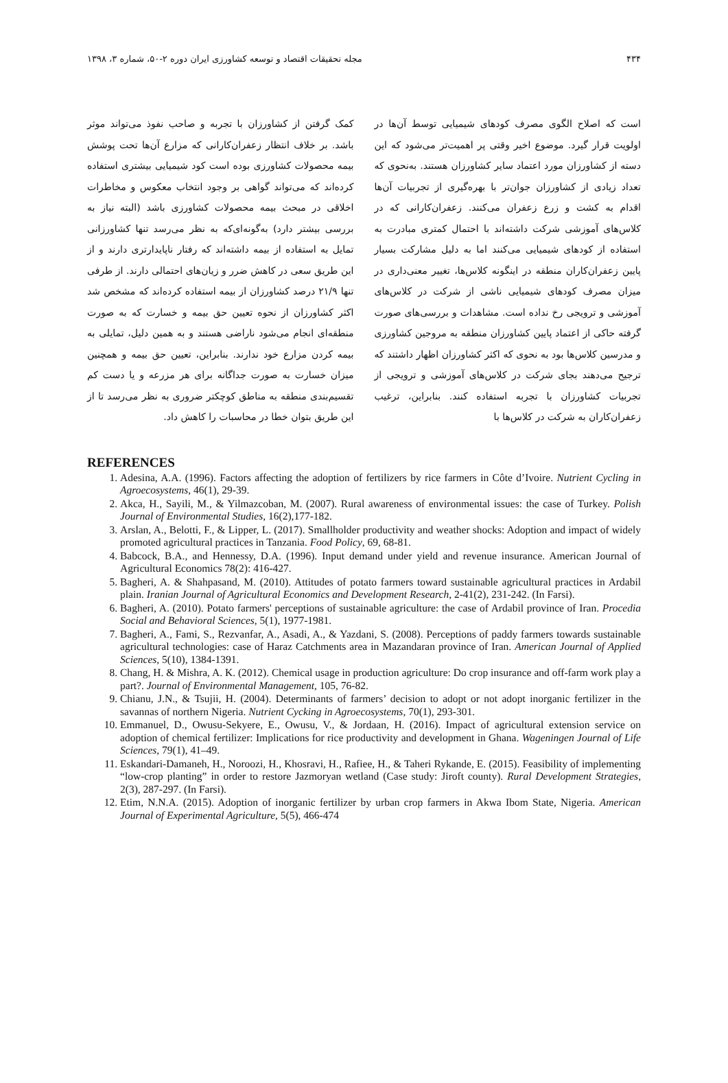۴۳۴ مجله تحقیقات اقتصاد و توسعه کشاورزی ایران دوره ۲-۵۰، شماره ۳، ۱۳۹۸
است که اصلاح الگوی مصرف کودهای شیمیایی توسط آن‌ها در اولویت قرار گیرد. موضوع اخیر وقتی پر اهمیت‌تر می‌شود که این دسته از کشاورزان مورد اعتماد سایر کشاورزان هستند. به‌نحوی که تعداد زیادی از کشاورزان جوان‌تر با بهره‌گیری از تجربیات آن‌ها اقدام به کشت و زرع زعفران می‌کنند. زعفران‌کارانی که در کلاس‌های آموزشی شرکت داشته‌اند با احتمال کمتری مبادرت به استفاده از کودهای شیمیایی می‌کنند اما به دلیل مشارکت بسیار پایین زعفران‌کاران منطقه در اینگونه کلاس‌ها، تغییر معنی‌داری در میزان مصرف کودهای شیمیایی ناشی از شرکت در کلاس‌های آموزشی و ترویجی رخ نداده است. مشاهدات و بررسی‌های صورت گرفته حاکی از اعتماد پایین کشاورزان منطقه به مروجین کشاورزی و مدرسین کلاس‌ها بود به نحوی که اکثر کشاورزان اظهار داشتند که ترجیح می‌دهند بجای شرکت در کلاس‌های آموزشی و ترویجی از تجربیات کشاورزان با تجربه استفاده کنند. بنابراین، ترغیب زعفران‌کاران به شرکت در کلاس‌ها با
کمک گرفتن از کشاورزان با تجربه و صاحب نفوذ می‌تواند موثر باشد. بر خلاف انتظار زعفران‌کارانی که مزارع آن‌ها تحت پوشش بیمه محصولات کشاورزی بوده است کود شیمیایی بیشتری استفاده کرده‌اند که می‌تواند گواهی بر وجود انتخاب معکوس و مخاطرات اخلاقی در مبحث بیمه محصولات کشاورزی باشد (البته نیاز به بررسی بیشتر دارد) به‌گونه‌ای‌که به نظر می‌رسد تنها کشاورزانی تمایل به استفاده از بیمه داشته‌اند که رفتار ناپایدارتری دارند و از این طریق سعی در کاهش ضرر و زیان‌های احتمالی دارند. از طرفی تنها ۲۱/۹ درصد کشاورزان از بیمه استفاده کرده‌اند که مشخص شد اکثر کشاورزان از نحوه تعیین حق بیمه و خسارت که به صورت منطقه‌ای انجام می‌شود ناراضی هستند و به همین دلیل، تمایلی به بیمه کردن مزارع خود ندارند. بنابراین، تعیین حق بیمه و همچنین میزان خسارت به صورت جداگانه برای هر مزرعه و یا دست کم تقسیم‌بندی منطقه به مناطق کوچکتر ضروری به نظر می‌رسد تا از این طریق بتوان خطا در محاسبات را کاهش داد.
REFERENCES
1. Adesina, A.A. (1996). Factors affecting the adoption of fertilizers by rice farmers in Côte d’Ivoire. Nutrient Cycling in Agroecosystems, 46(1), 29-39.
2. Akca, H., Sayili, M., & Yilmazcoban, M. (2007). Rural awareness of environmental issues: the case of Turkey. Polish Journal of Environmental Studies, 16(2),177-182.
3. Arslan, A., Belotti, F., & Lipper, L. (2017). Smallholder productivity and weather shocks: Adoption and impact of widely promoted agricultural practices in Tanzania. Food Policy, 69, 68-81.
4. Babcock, B.A., and Hennessy, D.A. (1996). Input demand under yield and revenue insurance. American Journal of Agricultural Economics 78(2): 416-427.
5. Bagheri, A. & Shahpasand, M. (2010). Attitudes of potato farmers toward sustainable agricultural practices in Ardabil plain. Iranian Journal of Agricultural Economics and Development Research, 2-41(2), 231-242. (In Farsi).
6. Bagheri, A. (2010). Potato farmers' perceptions of sustainable agriculture: the case of Ardabil province of Iran. Procedia Social and Behavioral Sciences, 5(1), 1977-1981.
7. Bagheri, A., Fami, S., Rezvanfar, A., Asadi, A., & Yazdani, S. (2008). Perceptions of paddy farmers towards sustainable agricultural technologies: case of Haraz Catchments area in Mazandaran province of Iran. American Journal of Applied Sciences, 5(10), 1384-1391.
8. Chang, H. & Mishra, A. K. (2012). Chemical usage in production agriculture: Do crop insurance and off-farm work play a part?. Journal of Environmental Management, 105, 76-82.
9. Chianu, J.N., & Tsujii, H. (2004). Determinants of farmers’ decision to adopt or not adopt inorganic fertilizer in the savannas of northern Nigeria. Nutrient Cycking in Agroecosystems, 70(1), 293-301.
10. Emmanuel, D., Owusu-Sekyere, E., Owusu, V., & Jordaan, H. (2016). Impact of agricultural extension service on adoption of chemical fertilizer: Implications for rice productivity and development in Ghana. Wageningen Journal of Life Sciences, 79(1), 41–49.
11. Eskandari-Damaneh, H., Noroozi, H., Khosravi, H., Rafiee, H., & Taheri Rykande, E. (2015). Feasibility of implementing “low-crop planting” in order to restore Jazmoryan wetland (Case study: Jiroft county). Rural Development Strategies, 2(3), 287-297. (In Farsi).
12. Etim, N.N.A. (2015). Adoption of inorganic fertilizer by urban crop farmers in Akwa Ibom State, Nigeria. American Journal of Experimental Agriculture, 5(5), 466-474